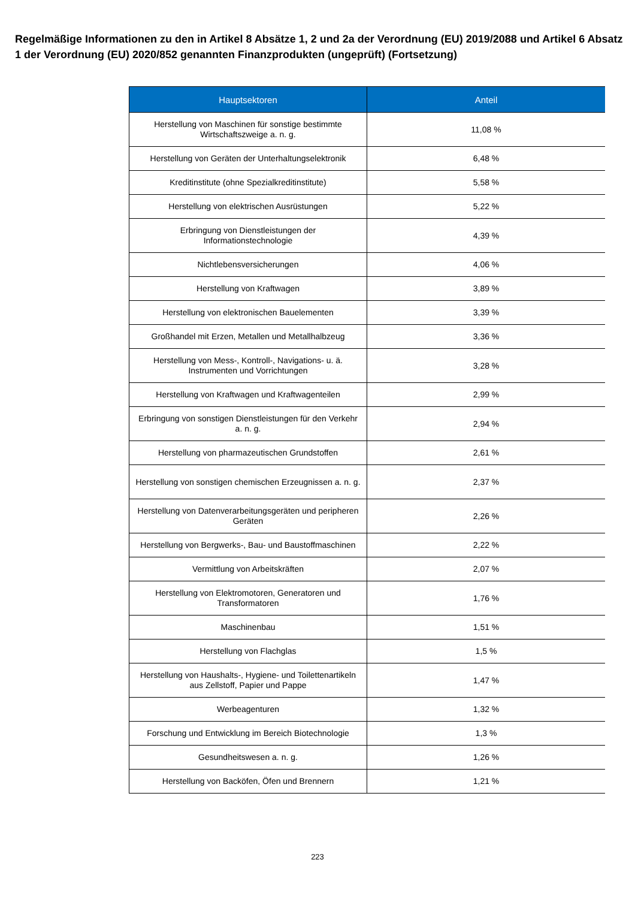Regelmäßige Informationen zu den in Artikel 8 Absätze 1, 2 und 2a der Verordnung (EU) 2019/2088 und Artikel 6 Absatz 1 der Verordnung (EU) 2020/852 genannten Finanzprodukten (ungeprüft) (Fortsetzung)
| Hauptsektoren | Anteil |
| --- | --- |
| Herstellung von Maschinen für sonstige bestimmte Wirtschaftszweige a. n. g. | 11,08 % |
| Herstellung von Geräten der Unterhaltungselektronik | 6,48 % |
| Kreditinstitute (ohne Spezialkreditinstitute) | 5,58 % |
| Herstellung von elektrischen Ausrüstungen | 5,22 % |
| Erbringung von Dienstleistungen der Informationstechnologie | 4,39 % |
| Nichtlebensversicherungen | 4,06 % |
| Herstellung von Kraftwagen | 3,89 % |
| Herstellung von elektronischen Bauelementen | 3,39 % |
| Großhandel mit Erzen, Metallen und Metallhalbzeug | 3,36 % |
| Herstellung von Mess-, Kontroll-, Navigations- u. ä. Instrumenten und Vorrichtungen | 3,28 % |
| Herstellung von Kraftwagen und Kraftwagenteilen | 2,99 % |
| Erbringung von sonstigen Dienstleistungen für den Verkehr a. n. g. | 2,94 % |
| Herstellung von pharmazeutischen Grundstoffen | 2,61 % |
| Herstellung von sonstigen chemischen Erzeugnissen a. n. g. | 2,37 % |
| Herstellung von Datenverarbeitungsgeräten und peripheren Geräten | 2,26 % |
| Herstellung von Bergwerks-, Bau- und Baustoffmaschinen | 2,22 % |
| Vermittlung von Arbeitskräften | 2,07 % |
| Herstellung von Elektromotoren, Generatoren und Transformatoren | 1,76 % |
| Maschinenbau | 1,51 % |
| Herstellung von Flachglas | 1,5 % |
| Herstellung von Haushalts-, Hygiene- und Toilettenartikeln aus Zellstoff, Papier und Pappe | 1,47 % |
| Werbeagenturen | 1,32 % |
| Forschung und Entwicklung im Bereich Biotechnologie | 1,3 % |
| Gesundheitswesen a. n. g. | 1,26 % |
| Herstellung von Backöfen, Öfen und Brennern | 1,21 % |
223